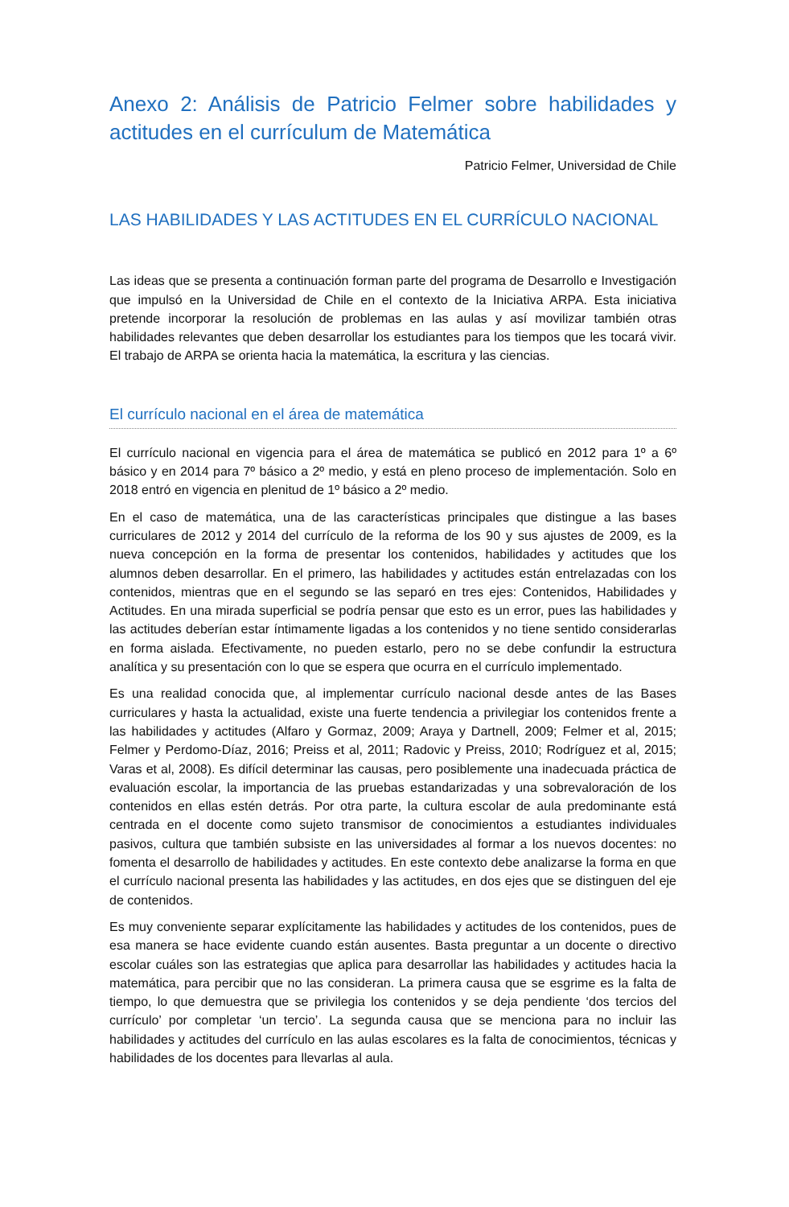Anexo 2: Análisis de Patricio Felmer sobre habilidades y actitudes en el currículum de Matemática
Patricio Felmer, Universidad de Chile
LAS HABILIDADES Y LAS ACTITUDES EN EL CURRÍCULO NACIONAL
Las ideas que se presenta a continuación forman parte del programa de Desarrollo e Investigación que impulsó en la Universidad de Chile en el contexto de la Iniciativa ARPA. Esta iniciativa pretende incorporar la resolución de problemas en las aulas y así movilizar también otras habilidades relevantes que deben desarrollar los estudiantes para los tiempos que les tocará vivir. El trabajo de ARPA se orienta hacia la matemática, la escritura y las ciencias.
El currículo nacional en el área de matemática
El currículo nacional en vigencia para el área de matemática se publicó en 2012 para 1º a 6º básico y en 2014 para 7º básico a 2º medio, y está en pleno proceso de implementación. Solo en 2018 entró en vigencia en plenitud de 1º básico a 2º medio.
En el caso de matemática, una de las características principales que distingue a las bases curriculares de 2012 y 2014 del currículo de la reforma de los 90 y sus ajustes de 2009, es la nueva concepción en la forma de presentar los contenidos, habilidades y actitudes que los alumnos deben desarrollar. En el primero, las habilidades y actitudes están entrelazadas con los contenidos, mientras que en el segundo se las separó en tres ejes: Contenidos, Habilidades y Actitudes. En una mirada superficial se podría pensar que esto es un error, pues las habilidades y las actitudes deberían estar íntimamente ligadas a los contenidos y no tiene sentido considerarlas en forma aislada. Efectivamente, no pueden estarlo, pero no se debe confundir la estructura analítica y su presentación con lo que se espera que ocurra en el currículo implementado.
Es una realidad conocida que, al implementar currículo nacional desde antes de las Bases curriculares y hasta la actualidad, existe una fuerte tendencia a privilegiar los contenidos frente a las habilidades y actitudes (Alfaro y Gormaz, 2009; Araya y Dartnell, 2009; Felmer et al, 2015; Felmer y Perdomo-Díaz, 2016; Preiss et al, 2011; Radovic y Preiss, 2010; Rodríguez et al, 2015; Varas et al, 2008). Es difícil determinar las causas, pero posiblemente una inadecuada práctica de evaluación escolar, la importancia de las pruebas estandarizadas y una sobrevaloración de los contenidos en ellas estén detrás. Por otra parte, la cultura escolar de aula predominante está centrada en el docente como sujeto transmisor de conocimientos a estudiantes individuales pasivos, cultura que también subsiste en las universidades al formar a los nuevos docentes: no fomenta el desarrollo de habilidades y actitudes. En este contexto debe analizarse la forma en que el currículo nacional presenta las habilidades y las actitudes, en dos ejes que se distinguen del eje de contenidos.
Es muy conveniente separar explícitamente las habilidades y actitudes de los contenidos, pues de esa manera se hace evidente cuando están ausentes. Basta preguntar a un docente o directivo escolar cuáles son las estrategias que aplica para desarrollar las habilidades y actitudes hacia la matemática, para percibir que no las consideran. La primera causa que se esgrime es la falta de tiempo, lo que demuestra que se privilegia los contenidos y se deja pendiente ‘dos tercios del currículo’ por completar ‘un tercio’. La segunda causa que se menciona para no incluir las habilidades y actitudes del currículo en las aulas escolares es la falta de conocimientos, técnicas y habilidades de los docentes para llevarlas al aula.